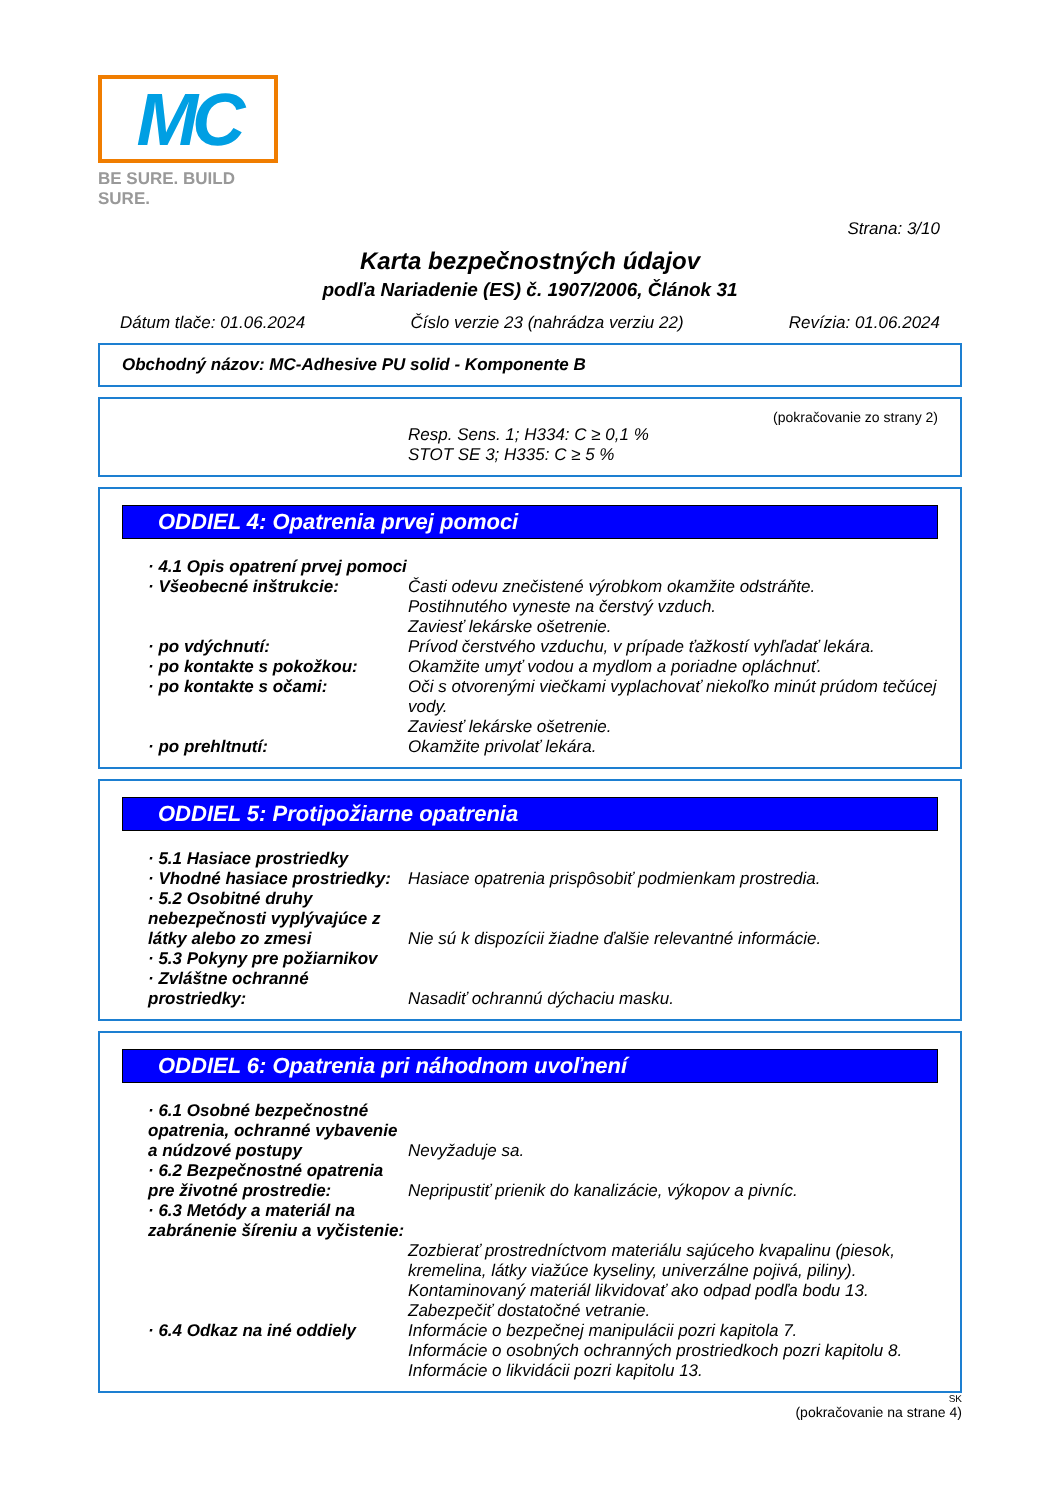MC
BE SURE. BUILD SURE.
Strana: 3/10
Karta bezpečnostných údajov
podľa Nariadenie (ES) č. 1907/2006, Článok 31
Dátum tlače: 01.06.2024 Číslo verzie 23 (nahrádza verziu 22) Revízia: 01.06.2024
Obchodný názov: MC-Adhesive PU solid - Komponente B
(pokračovanie zo strany 2)
Resp. Sens. 1; H334: C ≥ 0,1 %
STOT SE 3; H335: C ≥ 5 %
ODDIEL 4: Opatrenia prvej pomoci
· 4.1 Opis opatrení prvej pomoci
· Všeobecné inštrukcie: Časti odevu znečistené výrobkom okamžite odstráňte.
Postihnutého vyneste na čerstvý vzduch.
Zaviesť lekárske ošetrenie.
· po vdýchnutí: Prívod čerstvého vzduchu, v prípade ťažkostí vyhľadať lekára.
· po kontakte s pokožkou: Okamžite umyť vodou a mydlom a poriadne opláchnuť.
· po kontakte s očami: Oči s otvorenými viečkami vyplachovať niekoľko minút prúdom tečúcej vody.
Zaviesť lekárske ošetrenie.
· po prehltnutí: Okamžite privolať lekára.
ODDIEL 5: Protipožiarne opatrenia
· 5.1 Hasiace prostriedky
· Vhodné hasiace prostriedky:
Hasiace opatrenia prispôsobiť podmienkam prostredia.
· 5.2 Osobitné druhy nebezpečnosti vyplývajúce z látky alebo zo zmesi
Nie sú k dispozícii žiadne ďalšie relevantné informácie.
· 5.3 Pokyny pre požiarnikov
· Zvláštne ochranné prostriedky:
Nasadiť ochrannú dýchaciu masku.
ODDIEL 6: Opatrenia pri náhodnom uvoľnení
· 6.1 Osobné bezpečnostné opatrenia, ochranné vybavenie a núdzové postupy
Nevyžaduje sa.
· 6.2 Bezpečnostné opatrenia pre životné prostredie:
Nepripustiť prienik do kanalizácie, výkopov a pivníc.
· 6.3 Metódy a materiál na zabránenie šíreniu a vyčistenie:
Zozbierať prostredníctvom materiálu sajúceho kvapalinu (piesok, kremelina, látky viažúce kyseliny, univerzálne pojivá, piliny).
Kontaminovaný materiál likvidovať ako odpad podľa bodu 13.
Zabezpečiť dostatočné vetranie.
· 6.4 Odkaz na iné oddiely
Informácie o bezpečnej manipulácii pozri kapitola 7.
Informácie o osobných ochranných prostriedkoch pozri kapitolu 8.
Informácie o likvidácii pozri kapitolu 13.
SK
(pokračovanie na strane 4)